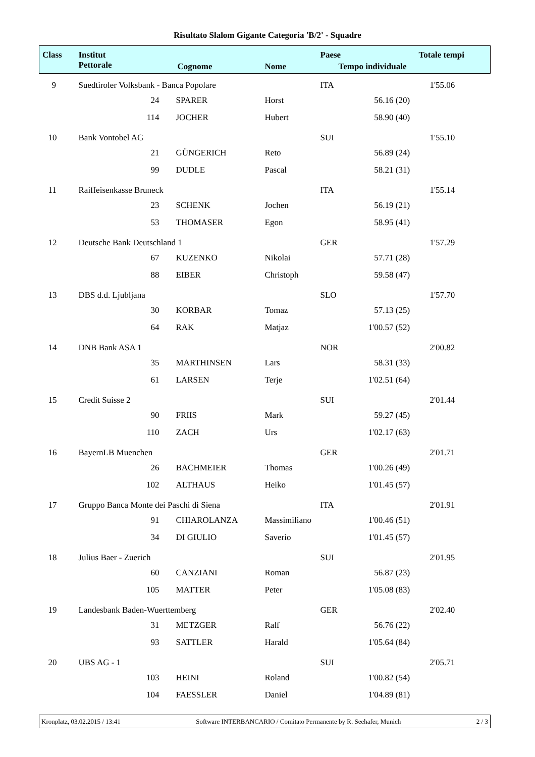Risultato Slalom Gigante Categoria 'B/2' - Squadre
| Class | Institut | | | | Paese | | Totale tempi |
| --- | --- | --- | --- | --- | --- | --- | --- |
| | Pettorale | | Cognome | Nome | Tempo individuale | | |
| 9 | Suedtiroler Volksbank - Banca Popolare | | | | ITA | | 1'55.06 |
| | 24 | | SPARER | Horst | 56.16 | (20) | |
| | 114 | | JOCHER | Hubert | 58.90 | (40) | |
| 10 | Bank Vontobel AG | | | | SUI | | 1'55.10 |
| | 21 | | GÜNGERICH | Reto | 56.89 | (24) | |
| | 99 | | DUDLE | Pascal | 58.21 | (31) | |
| 11 | Raiffeisenkasse Bruneck | | | | ITA | | 1'55.14 |
| | 23 | | SCHENK | Jochen | 56.19 | (21) | |
| | 53 | | THOMASER | Egon | 58.95 | (41) | |
| 12 | Deutsche Bank Deutschland 1 | | | | GER | | 1'57.29 |
| | 67 | | KUZENKO | Nikolai | 57.71 | (28) | |
| | 88 | | EIBER | Christoph | 59.58 | (47) | |
| 13 | DBS d.d. Ljubljana | | | | SLO | | 1'57.70 |
| | 30 | | KORBAR | Tomaz | 57.13 | (25) | |
| | 64 | | RAK | Matjaz | 1'00.57 | (52) | |
| 14 | DNB Bank ASA 1 | | | | NOR | | 2'00.82 |
| | 35 | | MARTHINSEN | Lars | 58.31 | (33) | |
| | 61 | | LARSEN | Terje | 1'02.51 | (64) | |
| 15 | Credit Suisse 2 | | | | SUI | | 2'01.44 |
| | 90 | | FRIIS | Mark | 59.27 | (45) | |
| | 110 | | ZACH | Urs | 1'02.17 | (63) | |
| 16 | BayernLB Muenchen | | | | GER | | 2'01.71 |
| | 26 | | BACHMEIER | Thomas | 1'00.26 | (49) | |
| | 102 | | ALTHAUS | Heiko | 1'01.45 | (57) | |
| 17 | Gruppo Banca Monte dei Paschi di Siena | | | | ITA | | 2'01.91 |
| | 91 | | CHIAROLANZA | Massimiliano | 1'00.46 | (51) | |
| | 34 | | DI GIULIO | Saverio | 1'01.45 | (57) | |
| 18 | Julius Baer - Zuerich | | | | SUI | | 2'01.95 |
| | 60 | | CANZIANI | Roman | 56.87 | (23) | |
| | 105 | | MATTER | Peter | 1'05.08 | (83) | |
| 19 | Landesbank Baden-Wuerttemberg | | | | GER | | 2'02.40 |
| | 31 | | METZGER | Ralf | 56.76 | (22) | |
| | 93 | | SATTLER | Harald | 1'05.64 | (84) | |
| 20 | UBS AG - 1 | | | | SUI | | 2'05.71 |
| | 103 | | HEINI | Roland | 1'00.82 | (54) | |
| | 104 | | FAESSLER | Daniel | 1'04.89 | (81) | |
Kronplatz, 03.02.2015 / 13:41 Software INTERBANCARIO / Comitato Permanente by R. Seehafer, Munich 2 / 3